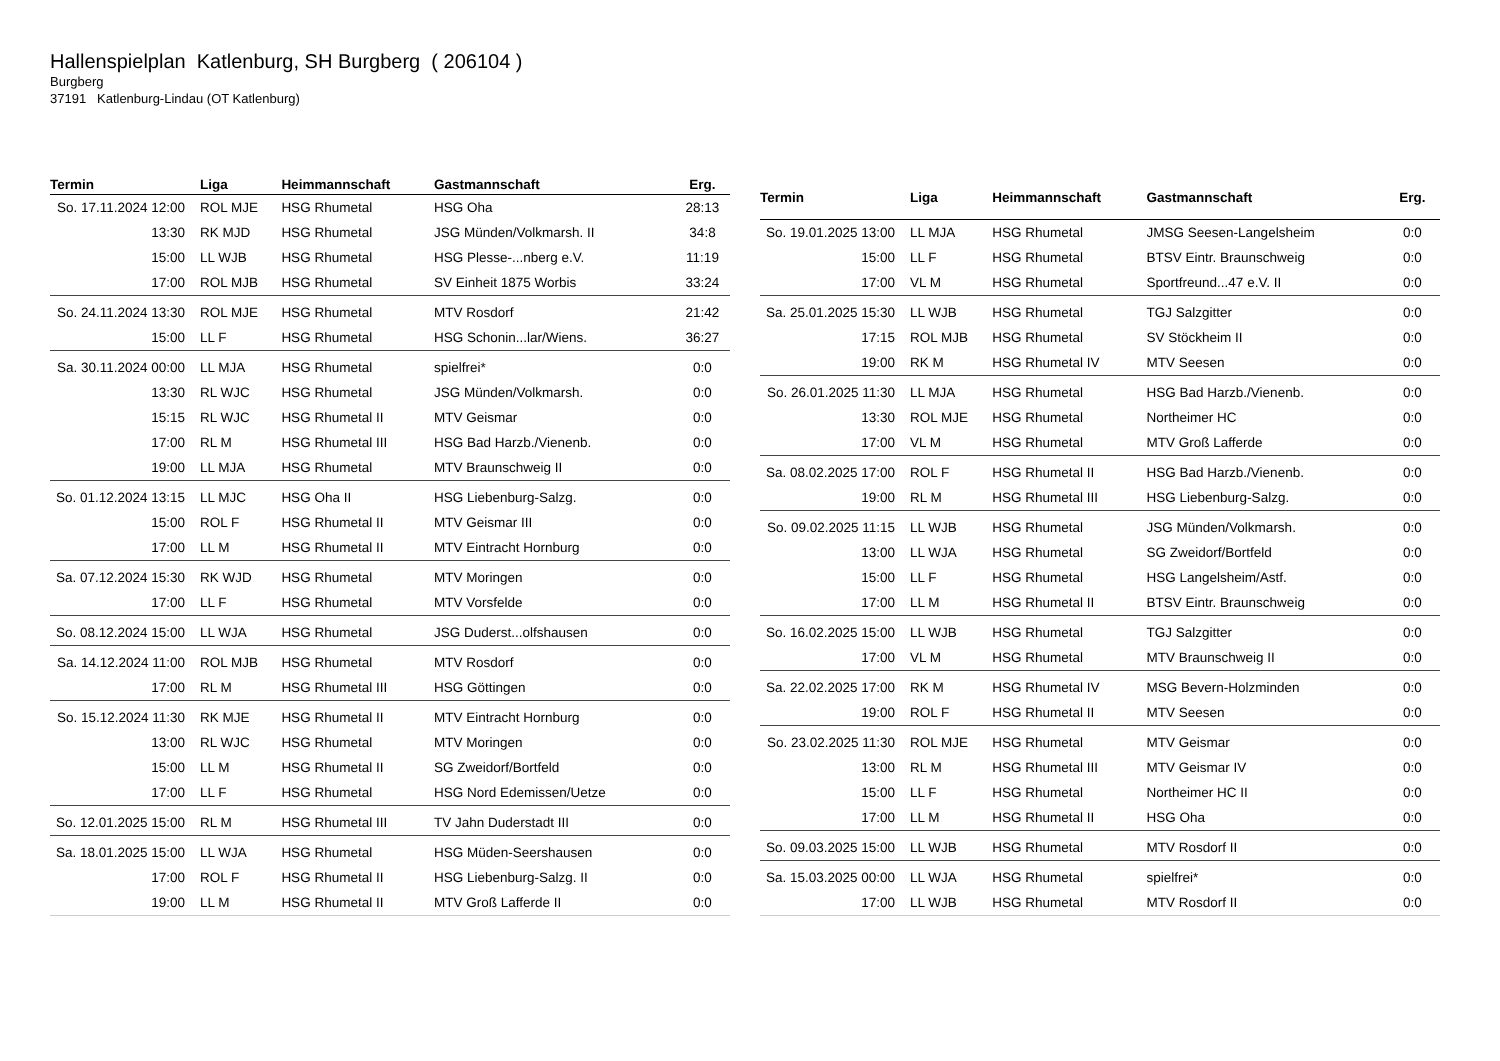Hallenspielplan Katlenburg, SH Burgberg ( 206104 )
Burgberg
37191 Katlenburg-Lindau (OT Katlenburg)
| Termin | Liga | Heimmannschaft | Gastmannschaft | Erg. |
| --- | --- | --- | --- | --- |
| So. 17.11.2024 12:00 | ROL MJE | HSG Rhumetal | HSG Oha | 28:13 |
| 13:30 | RK MJD | HSG Rhumetal | JSG Münden/Volkmarsh. II | 34:8 |
| 15:00 | LL WJB | HSG Rhumetal | HSG Plesse-...nberg e.V. | 11:19 |
| 17:00 | ROL MJB | HSG Rhumetal | SV Einheit 1875 Worbis | 33:24 |
| So. 24.11.2024 13:30 | ROL MJE | HSG Rhumetal | MTV Rosdorf | 21:42 |
| 15:00 | LL F | HSG Rhumetal | HSG Schonin...lar/Wiens. | 36:27 |
| Sa. 30.11.2024 00:00 | LL MJA | HSG Rhumetal | spielfrei* | 0:0 |
| 13:30 | RL WJC | HSG Rhumetal | JSG Münden/Volkmarsh. | 0:0 |
| 15:15 | RL WJC | HSG Rhumetal II | MTV Geismar | 0:0 |
| 17:00 | RL M | HSG Rhumetal III | HSG Bad Harzb./Vienenb. | 0:0 |
| 19:00 | LL MJA | HSG Rhumetal | MTV Braunschweig II | 0:0 |
| So. 01.12.2024 13:15 | LL MJC | HSG Oha II | HSG Liebenburg-Salzg. | 0:0 |
| 15:00 | ROL F | HSG Rhumetal II | MTV Geismar III | 0:0 |
| 17:00 | LL M | HSG Rhumetal II | MTV Eintracht Hornburg | 0:0 |
| Sa. 07.12.2024 15:30 | RK WJD | HSG Rhumetal | MTV Moringen | 0:0 |
| 17:00 | LL F | HSG Rhumetal | MTV Vorsfelde | 0:0 |
| So. 08.12.2024 15:00 | LL WJA | HSG Rhumetal | JSG Duderst...olfshausen | 0:0 |
| Sa. 14.12.2024 11:00 | ROL MJB | HSG Rhumetal | MTV Rosdorf | 0:0 |
| 17:00 | RL M | HSG Rhumetal III | HSG Göttingen | 0:0 |
| So. 15.12.2024 11:30 | RK MJE | HSG Rhumetal II | MTV Eintracht Hornburg | 0:0 |
| 13:00 | RL WJC | HSG Rhumetal | MTV Moringen | 0:0 |
| 15:00 | LL M | HSG Rhumetal II | SG Zweidorf/Bortfeld | 0:0 |
| 17:00 | LL F | HSG Rhumetal | HSG Nord Edemissen/Uetze | 0:0 |
| So. 12.01.2025 15:00 | RL M | HSG Rhumetal III | TV Jahn Duderstadt III | 0:0 |
| Sa. 18.01.2025 15:00 | LL WJA | HSG Rhumetal | HSG Müden-Seershausen | 0:0 |
| 17:00 | ROL F | HSG Rhumetal II | HSG Liebenburg-Salzg. II | 0:0 |
| 19:00 | LL M | HSG Rhumetal II | MTV Groß Lafferde II | 0:0 |
| Termin | Liga | Heimmannschaft | Gastmannschaft | Erg. |
| --- | --- | --- | --- | --- |
| So. 19.01.2025 13:00 | LL MJA | HSG Rhumetal | JMSG Seesen-Langelsheim | 0:0 |
| 15:00 | LL F | HSG Rhumetal | BTSV Eintr. Braunschweig | 0:0 |
| 17:00 | VL M | HSG Rhumetal | Sportfreund...47 e.V. II | 0:0 |
| Sa. 25.01.2025 15:30 | LL WJB | HSG Rhumetal | TGJ Salzgitter | 0:0 |
| 17:15 | ROL MJB | HSG Rhumetal | SV Stöckheim II | 0:0 |
| 19:00 | RK M | HSG Rhumetal IV | MTV Seesen | 0:0 |
| So. 26.01.2025 11:30 | LL MJA | HSG Rhumetal | HSG Bad Harzb./Vienenb. | 0:0 |
| 13:30 | ROL MJE | HSG Rhumetal | Northeimer HC | 0:0 |
| 17:00 | VL M | HSG Rhumetal | MTV Groß Lafferde | 0:0 |
| Sa. 08.02.2025 17:00 | ROL F | HSG Rhumetal II | HSG Bad Harzb./Vienenb. | 0:0 |
| 19:00 | RL M | HSG Rhumetal III | HSG Liebenburg-Salzg. | 0:0 |
| So. 09.02.2025 11:15 | LL WJB | HSG Rhumetal | JSG Münden/Volkmarsh. | 0:0 |
| 13:00 | LL WJA | HSG Rhumetal | SG Zweidorf/Bortfeld | 0:0 |
| 15:00 | LL F | HSG Rhumetal | HSG Langelsheim/Astf. | 0:0 |
| 17:00 | LL M | HSG Rhumetal II | BTSV Eintr. Braunschweig | 0:0 |
| So. 16.02.2025 15:00 | LL WJB | HSG Rhumetal | TGJ Salzgitter | 0:0 |
| 17:00 | VL M | HSG Rhumetal | MTV Braunschweig II | 0:0 |
| Sa. 22.02.2025 17:00 | RK M | HSG Rhumetal IV | MSG Bevern-Holzminden | 0:0 |
| 19:00 | ROL F | HSG Rhumetal II | MTV Seesen | 0:0 |
| So. 23.02.2025 11:30 | ROL MJE | HSG Rhumetal | MTV Geismar | 0:0 |
| 13:00 | RL M | HSG Rhumetal III | MTV Geismar IV | 0:0 |
| 15:00 | LL F | HSG Rhumetal | Northeimer HC II | 0:0 |
| 17:00 | LL M | HSG Rhumetal II | HSG Oha | 0:0 |
| So. 09.03.2025 15:00 | LL WJB | HSG Rhumetal | MTV Rosdorf II | 0:0 |
| Sa. 15.03.2025 00:00 | LL WJA | HSG Rhumetal | spielfrei* | 0:0 |
| 17:00 | LL WJB | HSG Rhumetal | MTV Rosdorf II | 0:0 |